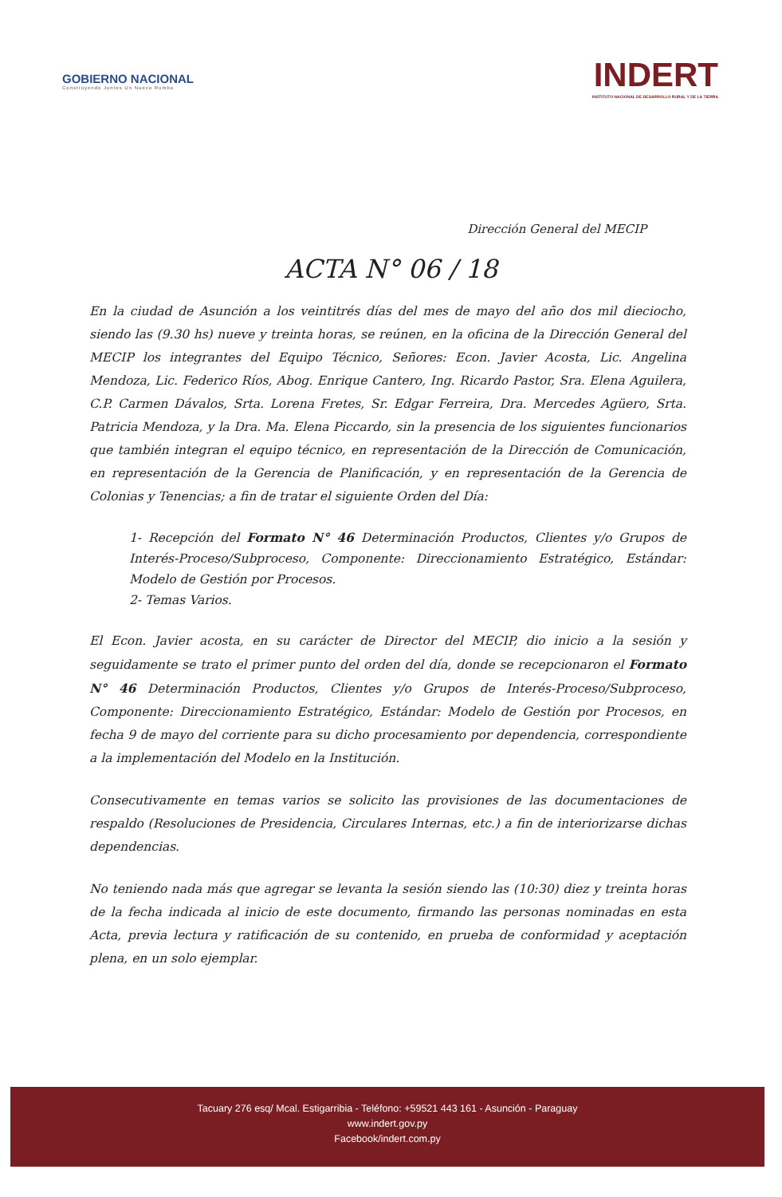GOBIERNO NACIONAL
Construyendo Juntos Un Nuevo Rumbo
INDERT
INSTITUTO NACIONAL DE DESARROLLO RURAL Y DE LA TIERRA
Dirección General del MECIP
ACTA N° 06 / 18
En la ciudad de Asunción a los veintitrés días del mes de mayo del año dos mil dieciocho, siendo las (9.30 hs) nueve y treinta horas, se reúnen, en la oficina de la Dirección General del MECIP los integrantes del Equipo Técnico, Señores: Econ. Javier Acosta, Lic. Angelina Mendoza, Lic. Federico Ríos, Abog. Enrique Cantero, Ing. Ricardo Pastor, Sra. Elena Aguilera, C.P. Carmen Dávalos, Srta. Lorena Fretes, Sr. Edgar Ferreira, Dra. Mercedes Agüero, Srta. Patricia Mendoza, y la Dra. Ma. Elena Piccardo, sin la presencia de los siguientes funcionarios que también integran el equipo técnico, en representación de la Dirección de Comunicación, en representación de la Gerencia de Planificación, y en representación de la Gerencia de Colonias y Tenencias; a fin de tratar el siguiente Orden del Día:
1- Recepción del Formato N° 46 Determinación Productos, Clientes y/o Grupos de Interés-Proceso/Subproceso, Componente: Direccionamiento Estratégico, Estándar: Modelo de Gestión por Procesos.
2- Temas Varios.
El Econ. Javier acosta, en su carácter de Director del MECIP, dio inicio a la sesión y seguidamente se trato el primer punto del orden del día, donde se recepcionaron el Formato N° 46 Determinación Productos, Clientes y/o Grupos de Interés-Proceso/Subproceso, Componente: Direccionamiento Estratégico, Estándar: Modelo de Gestión por Procesos, en fecha 9 de mayo del corriente para su dicho procesamiento por dependencia, correspondiente a la implementación del Modelo en la Institución.
Consecutivamente en temas varios se solicito las provisiones de las documentaciones de respaldo (Resoluciones de Presidencia, Circulares Internas, etc.) a fin de interiorizarse dichas dependencias.
No teniendo nada más que agregar se levanta la sesión siendo las (10:30) diez y treinta horas de la fecha indicada al inicio de este documento, firmando las personas nominadas en esta Acta, previa lectura y ratificación de su contenido, en prueba de conformidad y aceptación plena, en un solo ejemplar.
Tacuary 276 esq/ Mcal. Estigarribia - Teléfono: +59521 443 161 - Asunción - Paraguay
www.indert.gov.py
Facebook/indert.com.py